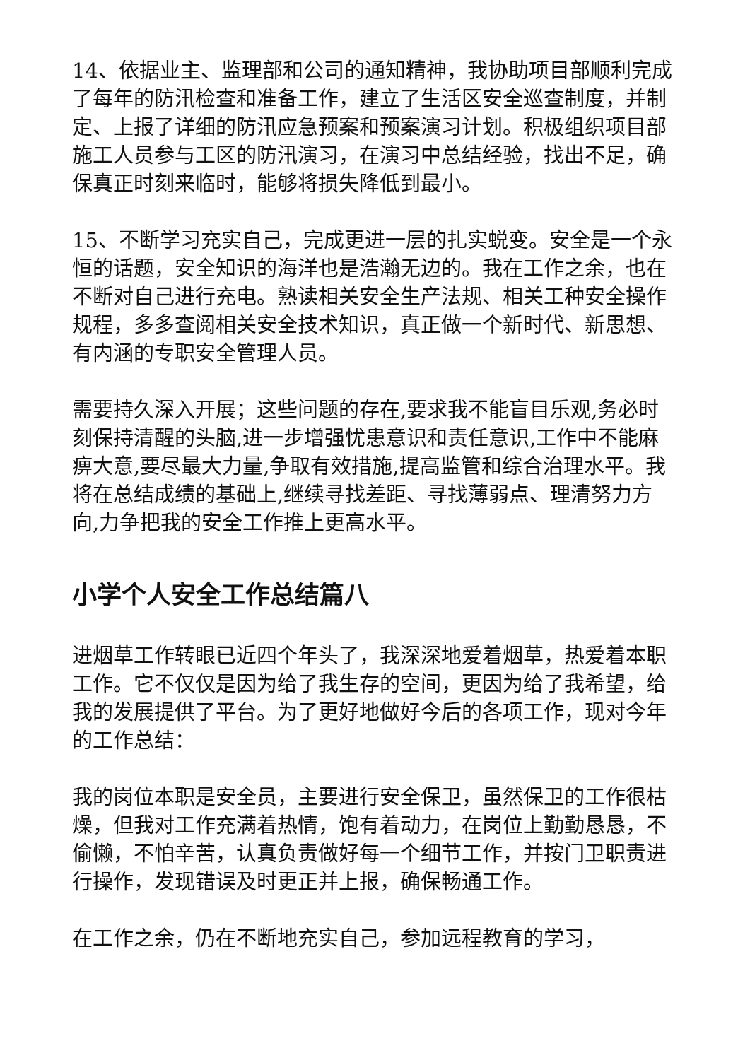14、依据业主、监理部和公司的通知精神，我协助项目部顺利完成了每年的防汛检查和准备工作，建立了生活区安全巡查制度，并制定、上报了详细的防汛应急预案和预案演习计划。积极组织项目部施工人员参与工区的防汛演习，在演习中总结经验，找出不足，确保真正时刻来临时，能够将损失降低到最小。
15、不断学习充实自己，完成更进一层的扎实蜕变。安全是一个永恒的话题，安全知识的海洋也是浩瀚无边的。我在工作之余，也在不断对自己进行充电。熟读相关安全生产法规、相关工种安全操作规程，多多查阅相关安全技术知识，真正做一个新时代、新思想、有内涵的专职安全管理人员。
需要持久深入开展；这些问题的存在,要求我不能盲目乐观,务必时刻保持清醒的头脑,进一步增强忧患意识和责任意识,工作中不能麻痹大意,要尽最大力量,争取有效措施,提高监管和综合治理水平。我将在总结成绩的基础上,继续寻找差距、寻找薄弱点、理清努力方向,力争把我的安全工作推上更高水平。
小学个人安全工作总结篇八
进烟草工作转眼已近四个年头了，我深深地爱着烟草，热爱着本职工作。它不仅仅是因为给了我生存的空间，更因为给了我希望，给我的发展提供了平台。为了更好地做好今后的各项工作，现对今年的工作总结：
我的岗位本职是安全员，主要进行安全保卫，虽然保卫的工作很枯燥，但我对工作充满着热情，饱有着动力，在岗位上勤勤恳恳，不偷懒，不怕辛苦，认真负责做好每一个细节工作，并按门卫职责进行操作，发现错误及时更正并上报，确保畅通工作。
在工作之余，仍在不断地充实自己，参加远程教育的学习，